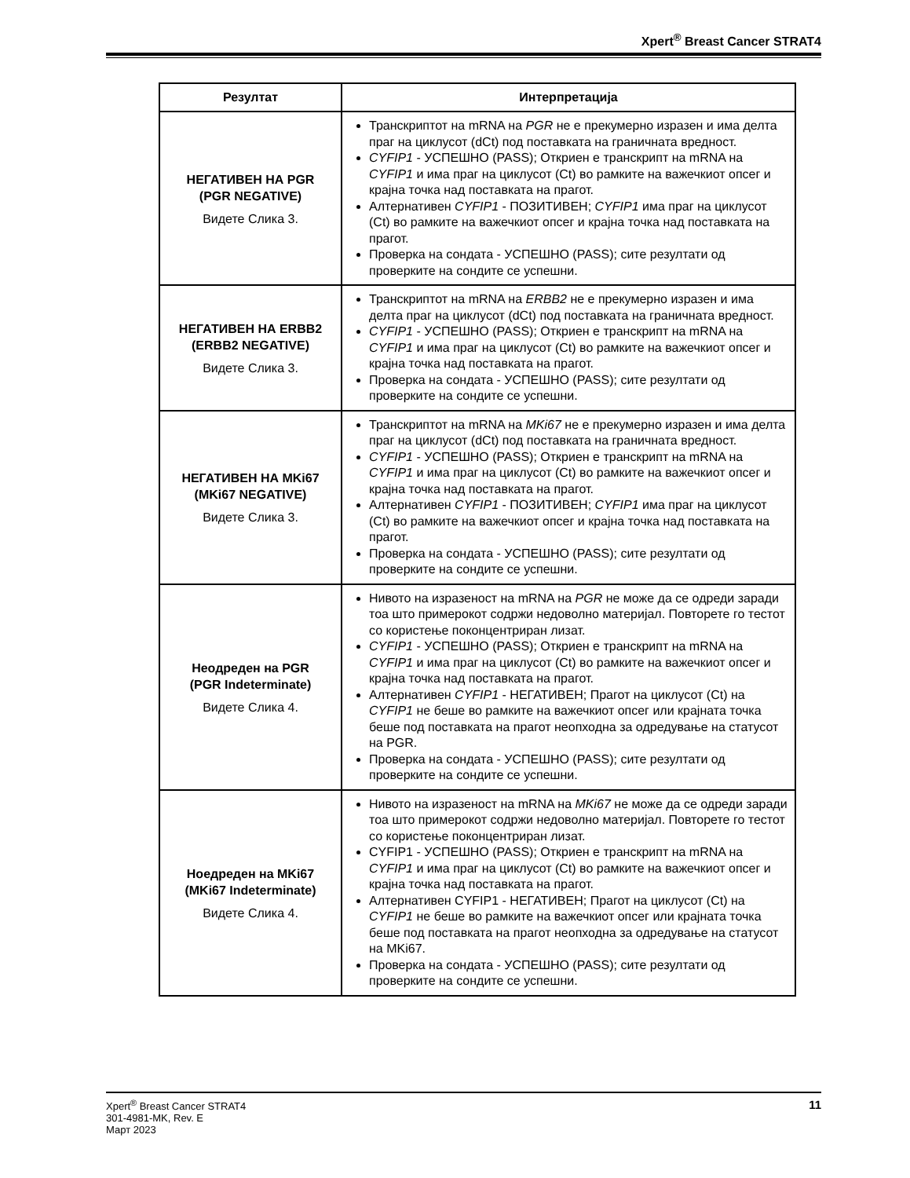Xpert<sup>®</sup> Breast Cancer STRAT4
| Резултат | Интерпретација |
| --- | --- |
| НЕГАТИВЕН НА PGR (PGR NEGATIVE) Видете Слика 3. | Транскриптот на mRNA на PGR не е прекумерно изразен и има делта праг на циклусот (dCt) под поставката на граничната вредност. CYFIP1 - УСПЕШНО (PASS); Откриен е транскрипт на mRNA на CYFIP1 и има праг на циклусот (Ct) во рамките на важечкиот опсег и крајна точка над поставката на прагот. Алтернативен CYFIP1 - ПОЗИТИВЕН; CYFIP1 има праг на циклусот (Ct) во рамките на важечкиот опсег и крајна точка над поставката на прагот. Проверка на сондата - УСПЕШНО (PASS); сите резултати од проверките на сондите се успешни. |
| НЕГАТИВЕН НА ERBB2 (ERBB2 NEGATIVE) Видете Слика 3. | Транскриптот на mRNA на ERBB2 не е прекумерно изразен и има делта праг на циклусот (dCt) под поставката на граничната вредност. CYFIP1 - УСПЕШНО (PASS); Откриен е транскрипт на mRNA на CYFIP1 и има праг на циклусот (Ct) во рамките на важечкиот опсег и крајна точка над поставката на прагот. Проверка на сондата - УСПЕШНО (PASS); сите резултати од проверките на сондите се успешни. |
| НЕГАТИВЕН НА MKi67 (MKi67 NEGATIVE) Видете Слика 3. | Транскриптот на mRNA на MKi67 не е прекумерно изразен и има делта праг на циклусот (dCt) под поставката на граничната вредност. CYFIP1 - УСПЕШНО (PASS); Откриен е транскрипт на mRNA на CYFIP1 и има праг на циклусот (Ct) во рамките на важечкиот опсег и крајна точка над поставката на прагот. Алтернативен CYFIP1 - ПОЗИТИВЕН; CYFIP1 има праг на циклусот (Ct) во рамките на важечкиот опсег и крајна точка над поставката на прагот. Проверка на сондата - УСПЕШНО (PASS); сите резултати од проверките на сондите се успешни. |
| Неодреден на PGR (PGR Indeterminate) Видете Слика 4. | Нивото на изразеност на mRNA на PGR не може да се одреди заради тоа што примерокот содржи недоволно материјал. Повторете го тестот со користење поконцентриран лизат. CYFIP1 - УСПЕШНО (PASS); Откриен е транскрипт на mRNA на CYFIP1 и има праг на циклусот (Ct) во рамките на важечкиот опсег и крајна точка над поставката на прагот. Алтернативен CYFIP1 - НЕГАТИВЕН; Прагот на циклусот (Ct) на CYFIP1 не беше во рамките на важечкиот опсег или крајната точка беше под поставката на прагот неопходна за одредување на статусот на PGR. Проверка на сондата - УСПЕШНО (PASS); сите резултати од проверките на сондите се успешни. |
| Ноедреден на MKi67 (MKi67 Indeterminate) Видете Слика 4. | Нивото на изразеност на mRNA на MKi67 не може да се одреди заради тоа што примерокот содржи недоволно материјал. Повторете го тестот со користење поконцентриран лизат. CYFIP1 - УСПЕШНО (PASS); Откриен е транскрипт на mRNA на CYFIP1 и има праг на циклусот (Ct) во рамките на важечкиот опсег и крајна точка над поставката на прагот. Алтернативен CYFIP1 - НЕГАТИВЕН; Прагот на циклусот (Ct) на CYFIP1 не беше во рамките на важечкиот опсег или крајната точка беше под поставката на прагот неопходна за одредување на статусот на MKi67. Проверка на сондата - УСПЕШНО (PASS); сите резултати од проверките на сондите се успешни. |
Xpert<sup>®</sup> Breast Cancer STRAT4
301-4981-MK, Rev. E
Март 2023
11